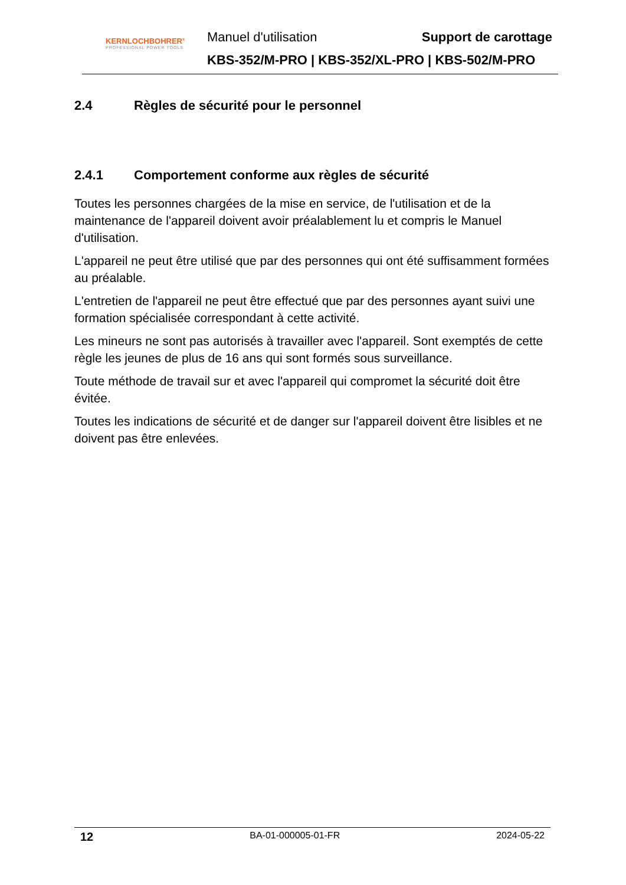KERNLOCHBOHRER<sup>®</sup>
PROFESSIONAL POWER TOOLS
Manuel d'utilisation Support de carottage
KBS-352/M-PRO | KBS-352/XL-PRO | KBS-502/M-PRO
2.4 Règles de sécurité pour le personnel
2.4.1 Comportement conforme aux règles de sécurité
Toutes les personnes chargées de la mise en service, de l'utilisation et de la maintenance de l'appareil doivent avoir préalablement lu et compris le Manuel d'utilisation.
L'appareil ne peut être utilisé que par des personnes qui ont été suffisamment formées au préalable.
L'entretien de l'appareil ne peut être effectué que par des personnes ayant suivi une formation spécialisée correspondant à cette activité.
Les mineurs ne sont pas autorisés à travailler avec l'appareil. Sont exemptés de cette règle les jeunes de plus de 16 ans qui sont formés sous surveillance.
Toute méthode de travail sur et avec l'appareil qui compromet la sécurité doit être évitée.
Toutes les indications de sécurité et de danger sur l'appareil doivent être lisibles et ne doivent pas être enlevées.
12 BA-01-000005-01-FR 2024-05-22